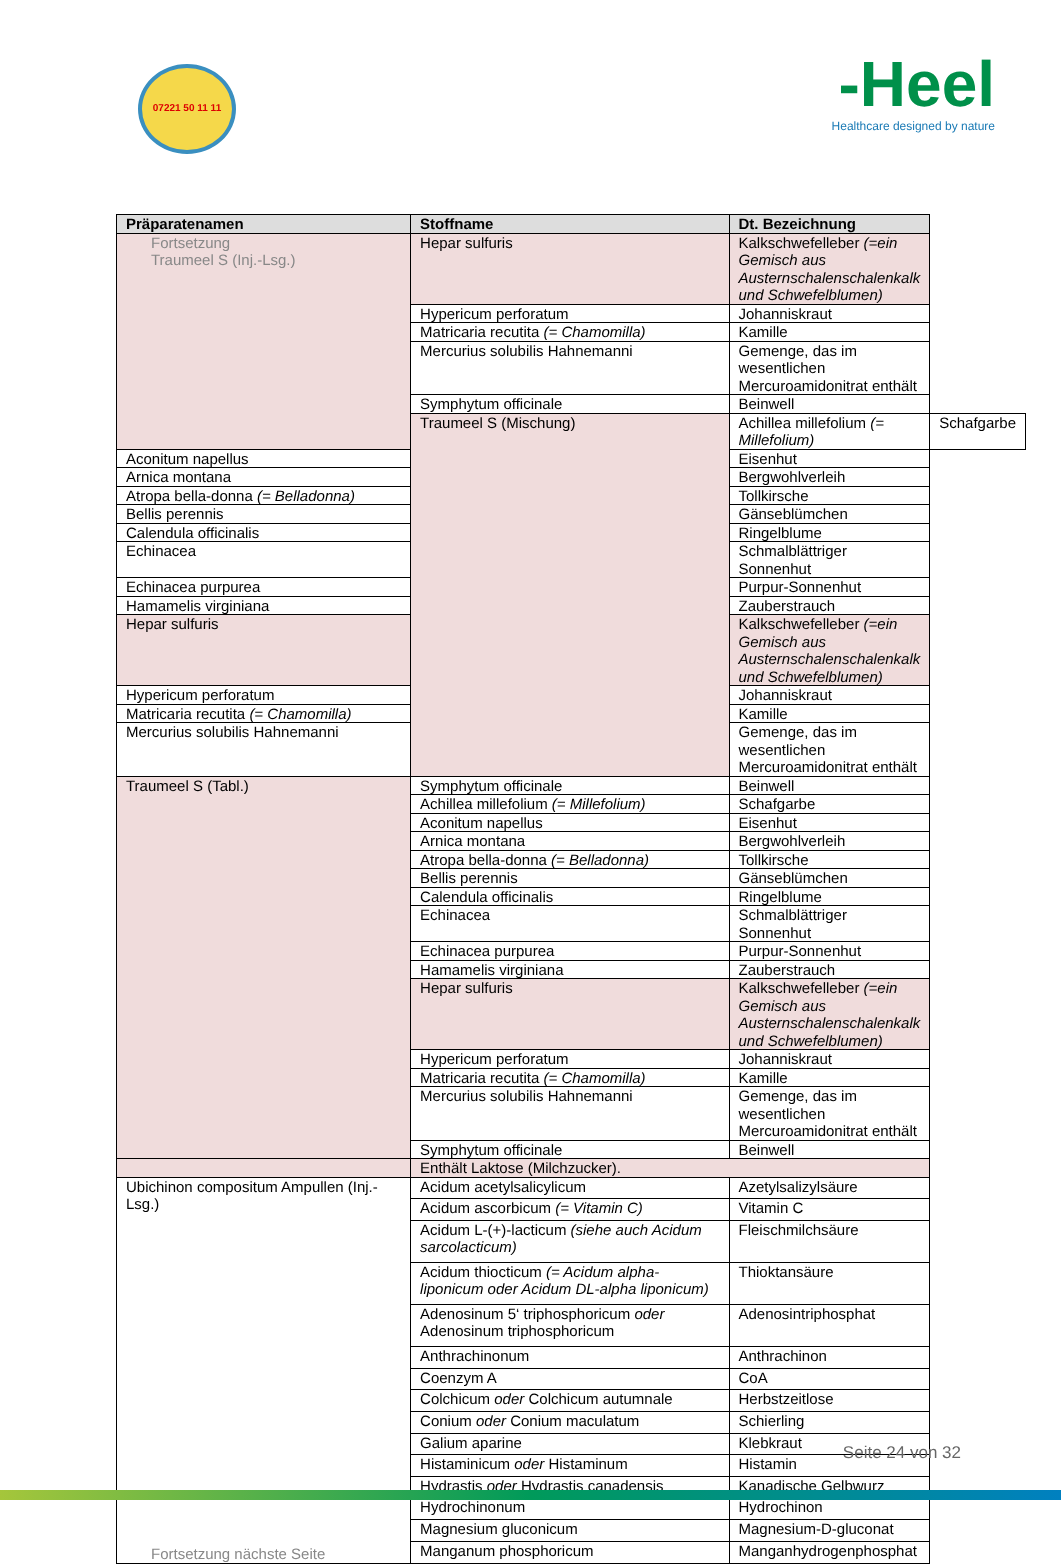07221 50 11 11
-Heel
Healthcare designed by nature
| Präparatenamen | Stoffname | Dt. Bezeichnung | |
| --- | --- | --- | --- |
| Fortsetzung Traumeel S (Inj.-Lsg.) | Hepar sulfuris | Kalkschwefelleber (=ein Gemisch aus Austernschalenschalenkalk und Schwefelblumen) | |
| | Hypericum perforatum | Johanniskraut | |
| | Matricaria recutita (= Chamomilla) | Kamille | |
| | Mercurius solubilis Hahnemanni | Gemenge, das im wesentlichen Mercuroamidonitrat enthält | |
| | Symphytum officinale | Beinwell | |
| | Traumeel S (Mischung) | Achillea millefolium (= Millefolium) | Schafgarbe |
| Aconitum napellus | | Eisenhut | |
| Arnica montana | | Bergwohlverleih | |
| Atropa bella-donna (= Belladonna) | | Tollkirsche | |
| Bellis perennis | | Gänseblümchen | |
| Calendula officinalis | | Ringelblume | |
| Echinacea | | Schmalblättriger Sonnenhut | |
| Echinacea purpurea | | Purpur-Sonnenhut | |
| Hamamelis virginiana | | Zauberstrauch | |
| Hepar sulfuris | | Kalkschwefelleber (=ein Gemisch aus Austernschalenschalenkalk und Schwefelblumen) | |
| Hypericum perforatum | | Johanniskraut | |
| Matricaria recutita (= Chamomilla) | | Kamille | |
| Mercurius solubilis Hahnemanni | | Gemenge, das im wesentlichen Mercuroamidonitrat enthält | |
| Traumeel S (Tabl.) | Symphytum officinale | Beinwell | |
| | Achillea millefolium (= Millefolium) | Schafgarbe | |
| | Aconitum napellus | Eisenhut | |
| | Arnica montana | Bergwohlverleih | |
| | Atropa bella-donna (= Belladonna) | Tollkirsche | |
| | Bellis perennis | Gänseblümchen | |
| | Calendula officinalis | Ringelblume | |
| | Echinacea | Schmalblättriger Sonnenhut | |
| | Echinacea purpurea | Purpur-Sonnenhut | |
| | Hamamelis virginiana | Zauberstrauch | |
| | Hepar sulfuris | Kalkschwefelleber (=ein Gemisch aus Austernschalenschalenkalk und Schwefelblumen) | |
| | Hypericum perforatum | Johanniskraut | |
| | Matricaria recutita (= Chamomilla) | Kamille | |
| | Mercurius solubilis Hahnemanni | Gemenge, das im wesentlichen Mercuroamidonitrat enthält | |
| | Symphytum officinale | Beinwell | |
| | Enthält Laktose (Milchzucker). | | |
| Ubichinon compositum Ampullen (Inj.-Lsg.) Fortsetzung nächste Seite | Acidum acetylsalicylicum | Azetylsalizylsäure | |
| | Acidum ascorbicum (= Vitamin C) | Vitamin C | |
| | Acidum L-(+)-lacticum (siehe auch Acidum sarcolacticum) | Fleischmilchsäure | |
| | Acidum thiocticum (= Acidum alpha-liponicum oder Acidum DL-alpha liponicum) | Thioktansäure | |
| | Adenosinum 5‘ triphosphoricum oder Adenosinum triphosphoricum | Adenosintriphosphat | |
| | Anthrachinonum | Anthrachinon | |
| | Coenzym A | CoA | |
| | Colchicum oder Colchicum autumnale | Herbstzeitlose | |
| | Conium oder Conium maculatum | Schierling | |
| | Galium aparine | Klebkraut | |
| | Histaminicum oder Histaminum | Histamin | |
| | Hydrastis oder Hydrastis canadensis | Kanadische Gelbwurz | |
| | Hydrochinonum | Hydrochinon | |
| | Magnesium gluconicum | Magnesium-D-gluconat | |
| | Manganum phosphoricum | Manganhydrogenphosphat | |
Seite 24 von 32